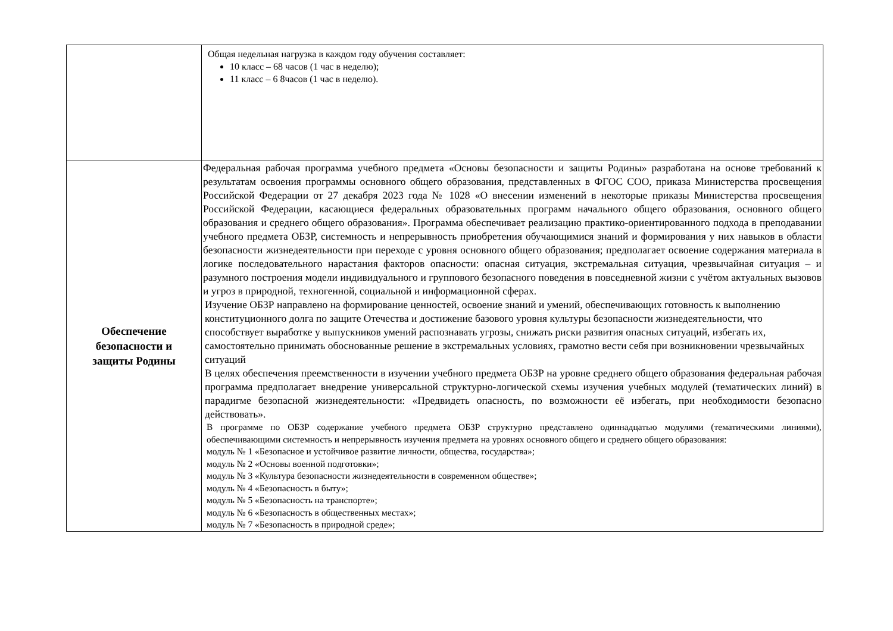| | Общая недельная нагрузка в каждом году обучения составляет: 10 класс – 68 часов (1 час в неделю); 11 класс – 6 8часов (1 час в неделю). |
| Обеспечение безопасности и защиты Родины | Федеральная рабочая программа учебного предмета «Основы безопасности и защиты Родины» разработана на основе требований к результатам освоения программы основного общего образования, представленных в ФГОС СОО, приказа Министерства просвещения Российской Федерации от 27 декабря 2023 года № 1028 «О внесении изменений в некоторые приказы Министерства просвещения Российской Федерации, касающиеся федеральных образовательных программ начального общего образования, основного общего образования и среднего общего образования». Программа обеспечивает реализацию практико-ориентированного подхода в преподавании учебного предмета ОБЗР, системность и непрерывность приобретения обучающимися знаний и формирования у них навыков в области безопасности жизнедеятельности при переходе с уровня основного общего образования; предполагает освоение содержания материала в логике последовательного нарастания факторов опасности: опасная ситуация, экстремальная ситуация, чрезвычайная ситуация – и разумного построения модели индивидуального и группового безопасного поведения в повседневной жизни с учётом актуальных вызовов и угроз в природной, техногенной, социальной и информационной сферах. Изучение ОБЗР направлено на формирование ценностей, освоение знаний и умений, обеспечивающих готовность к выполнению конституционного долга по защите Отечества и достижение базового уровня культуры безопасности жизнедеятельности, что способствует выработке у выпускников умений распознавать угрозы, снижать риски развития опасных ситуаций, избегать их, самостоятельно принимать обоснованные решение в экстремальных условиях, грамотно вести себя при возникновении чрезвычайных ситуаций В целях обеспечения преемственности в изучении учебного предмета ОБЗР на уровне среднего общего образования федеральная рабочая программа предполагает внедрение универсальной структурно-логической схемы изучения учебных модулей (тематических линий) в парадигме безопасной жизнедеятельности: «Предвидеть опасность, по возможности её избегать, при необходимости безопасно действовать». В программе по ОБЗР содержание учебного предмета ОБЗР структурно представлено одиннадцатью модулями (тематическими линиями), обеспечивающими системность и непрерывность изучения предмета на уровнях основного общего и среднего общего образования: модуль № 1 «Безопасное и устойчивое развитие личности, общества, государства»; модуль № 2 «Основы военной подготовки»; модуль № 3 «Культура безопасности жизнедеятельности в современном обществе»; модуль № 4 «Безопасность в быту»; модуль № 5 «Безопасность на транспорте»; модуль № 6 «Безопасность в общественных местах»; модуль № 7 «Безопасность в природной среде»; |